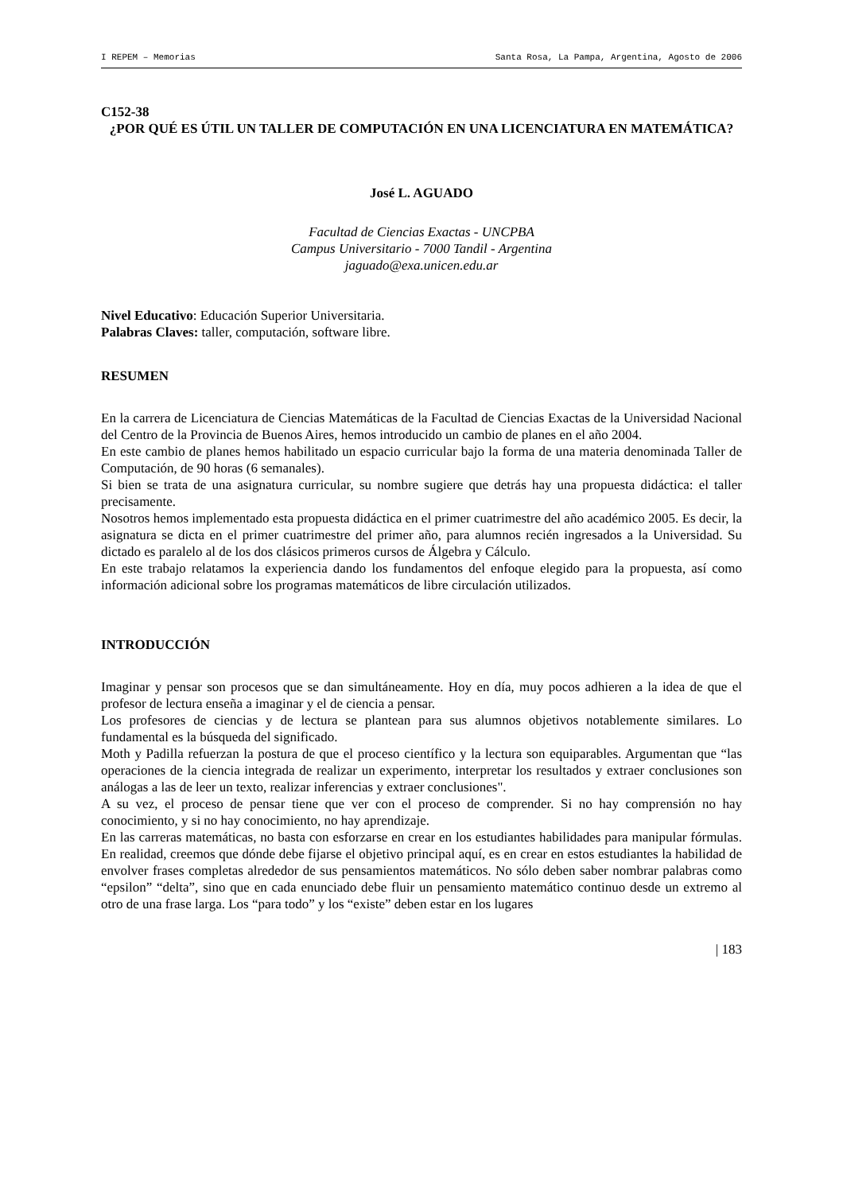I REPEM – Memorias Santa Rosa, La Pampa, Argentina, Agosto de 2006
C152-38
¿POR QUÉ ES ÚTIL UN TALLER DE COMPUTACIÓN EN UNA LICENCIATURA EN MATEMÁTICA?
José L. AGUADO
Facultad de Ciencias Exactas - UNCPBA
Campus Universitario - 7000 Tandil - Argentina
jaguado@exa.unicen.edu.ar
Nivel Educativo: Educación Superior Universitaria.
Palabras Claves: taller, computación, software libre.
RESUMEN
En la carrera de Licenciatura de Ciencias Matemáticas de la Facultad de Ciencias Exactas de la Universidad Nacional del Centro de la Provincia de Buenos Aires, hemos introducido un cambio de planes en el año 2004.
En este cambio de planes hemos habilitado un espacio curricular bajo la forma de una materia denominada Taller de Computación, de 90 horas (6 semanales).
Si bien se trata de una asignatura curricular, su nombre sugiere que detrás hay una propuesta didáctica: el taller precisamente.
Nosotros hemos implementado esta propuesta didáctica en el primer cuatrimestre del año académico 2005. Es decir, la asignatura se dicta en el primer cuatrimestre del primer año, para alumnos recién ingresados a la Universidad. Su dictado es paralelo al de los dos clásicos primeros cursos de Álgebra y Cálculo.
En este trabajo relatamos la experiencia dando los fundamentos del enfoque elegido para la propuesta, así como información adicional sobre los programas matemáticos de libre circulación utilizados.
INTRODUCCIÓN
Imaginar y pensar son procesos que se dan simultáneamente. Hoy en día, muy pocos adhieren a la idea de que el profesor de lectura enseña a imaginar y el de ciencia a pensar.
Los profesores de ciencias y de lectura se plantean para sus alumnos objetivos notablemente similares. Lo fundamental es la búsqueda del significado.
Moth y Padilla refuerzan la postura de que el proceso científico y la lectura son equiparables. Argumentan que “las operaciones de la ciencia integrada de realizar un experimento, interpretar los resultados y extraer conclusiones son análogas a las de leer un texto, realizar inferencias y extraer conclusiones".
A su vez, el proceso de pensar tiene que ver con el proceso de comprender. Si no hay comprensión no hay conocimiento, y si no hay conocimiento, no hay aprendizaje.
En las carreras matemáticas, no basta con esforzarse en crear en los estudiantes habilidades para manipular fórmulas. En realidad, creemos que dónde debe fijarse el objetivo principal aquí, es en crear en estos estudiantes la habilidad de envolver frases completas alrededor de sus pensamientos matemáticos. No sólo deben saber nombrar palabras como “epsilon” “delta”, sino que en cada enunciado debe fluir un pensamiento matemático continuo desde un extremo al otro de una frase larga. Los “para todo” y los “existe” deben estar en los lugares
| 183